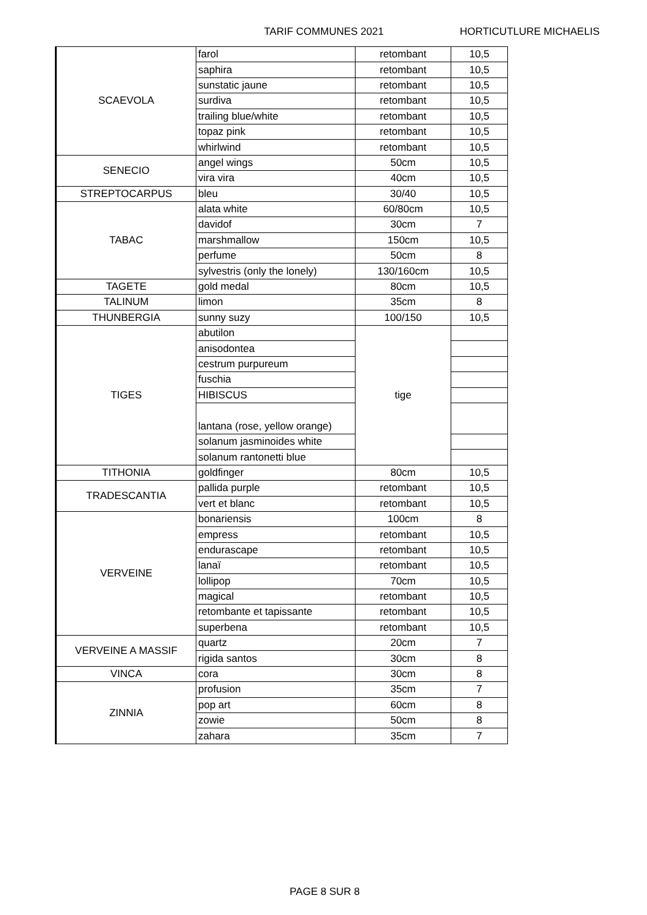TARIF COMMUNES 2021 HORTICUTLURE MICHAELIS
| SCAEVOLA | farol | retombant | 10,5 |
| | saphira | retombant | 10,5 |
| | sunstatic jaune | retombant | 10,5 |
| | surdiva | retombant | 10,5 |
| | trailing blue/white | retombant | 10,5 |
| | topaz pink | retombant | 10,5 |
| | whirlwind | retombant | 10,5 |
| SENECIO | angel wings | 50cm | 10,5 |
| | vira vira | 40cm | 10,5 |
| STREPTOCARPUS | bleu | 30/40 | 10,5 |
| TABAC | alata white | 60/80cm | 10,5 |
| | davidof | 30cm | 7 |
| | marshmallow | 150cm | 10,5 |
| | perfume | 50cm | 8 |
| | sylvestris (only the lonely) | 130/160cm | 10,5 |
| TAGETE | gold medal | 80cm | 10,5 |
| TALINUM | limon | 35cm | 8 |
| THUNBERGIA | sunny suzy | 100/150 | 10,5 |
| TIGES | abutilon | tige | |
| | anisodontea | | |
| | cestrum purpureum | | |
| | fuschia | | |
| | HIBISCUS | | |
| | lantana (rose, yellow orange) | | |
| | solanum jasminoides white | | |
| | solanum rantonetti blue | | |
| TITHONIA | goldfinger | 80cm | 10,5 |
| TRADESCANTIA | pallida purple | retombant | 10,5 |
| | vert et blanc | retombant | 10,5 |
| VERVEINE | bonariensis | 100cm | 8 |
| | empress | retombant | 10,5 |
| | endurascape | retombant | 10,5 |
| | lanaï | retombant | 10,5 |
| | lollipop | 70cm | 10,5 |
| | magical | retombant | 10,5 |
| | retombante et tapissante | retombant | 10,5 |
| | superbena | retombant | 10,5 |
| VERVEINE A MASSIF | quartz | 20cm | 7 |
| | rigida santos | 30cm | 8 |
| VINCA | cora | 30cm | 8 |
| ZINNIA | profusion | 35cm | 7 |
| | pop art | 60cm | 8 |
| | zowie | 50cm | 8 |
| | zahara | 35cm | 7 |
PAGE 8 SUR 8